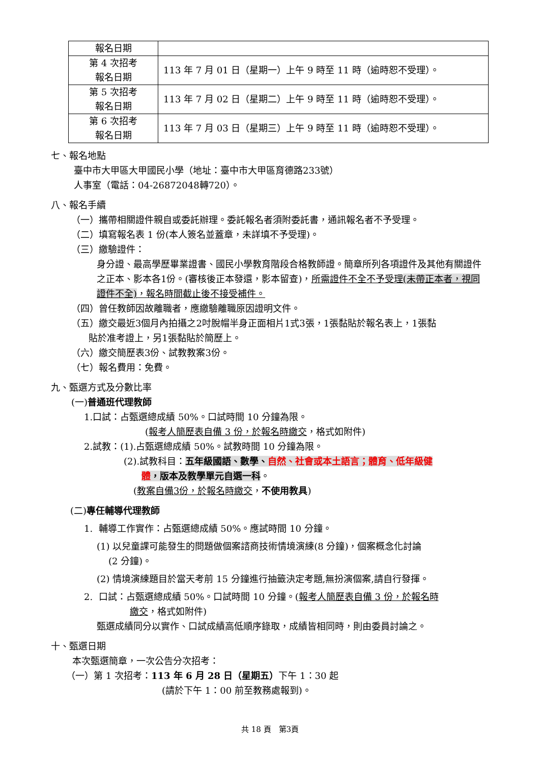| 報名日期 | |
| 第 4 次招考 報名日期 | 113 年 7 月 01 日（星期一）上午 9 時至 11 時（逾時恕不受理）。 |
| 第 5 次招考 報名日期 | 113 年 7 月 02 日（星期二）上午 9 時至 11 時（逾時恕不受理）。 |
| 第 6 次招考 報名日期 | 113 年 7 月 03 日（星期三）上午 9 時至 11 時（逾時恕不受理）。 |
七、報名地點
臺中市大甲區大甲國民小學（地址：臺中市大甲區育德路233號）
人事室（電話：04-26872048轉720）。
八、報名手續
（一）攜帶相關證件親自或委託辦理。委託報名者須附委託書，通訊報名者不予受理。
（二）填寫報名表 1 份(本人簽名並蓋章，未詳填不予受理)。
（三）繳驗證件：
身分證、最高學歷畢業證書、國民小學教育階段合格教師證。簡章所列各項證件及其他有關證件之正本、影本各1份。(審核後正本發還，影本留查)，所需證件不全不予受理(未帶正本者，視同證件不全)，報名時間截止後不接受補件。
（四）曾任教師因故離職者，應繳驗離職原因證明文件。
（五）繳交最近3個月內拍攝之2吋脫帽半身正面相片1式3張，1張黏貼於報名表上，1張黏
貼於准考證上，另1張黏貼於簡歷上。
（六）繳交簡歷表3份、試教教案3份。
（七）報名費用：免費。
九、甄選方式及分數比率
(一)普通班代理教師
1.口試：占甄選總成績 50%。口試時間 10 分鐘為限。
(報考人簡歷表自備 3 份，於報名時繳交，格式如附件)
2.試教：(1).占甄選總成績 50%。試教時間 10 分鐘為限。
(2).試教科目：五年級國語、數學、自然、社會或本土語言；體育、低年級健
體，版本及教學單元自選一科。
(教案自備3份，於報名時繳交，不使用教具)
(二)專任輔導代理教師
1. 輔導工作實作：占甄選總成績 50%。應試時間 10 分鐘。
(1) 以兒童課可能發生的問題做個案諮商技術情境演練(8 分鐘)，個案概念化討論
(2 分鐘)。
(2) 情境演練題目於當天考前 15 分鐘進行抽籤決定考題,無扮演個案,請自行發揮。
2. 口試：占甄選總成績 50%。口試時間 10 分鐘。(報考人簡歷表自備 3 份，於報名時
繳交，格式如附件)
甄選成績同分以實作、口試成績高低順序錄取，成績皆相同時，則由委員討論之。
十、甄選日期
本次甄選簡章，一次公告分次招考：
（一）第 1 次招考：113 年 6 月 28 日（星期五）下午 1：30 起
(請於下午 1：00 前至教務處報到)。
共 18 頁　第3頁